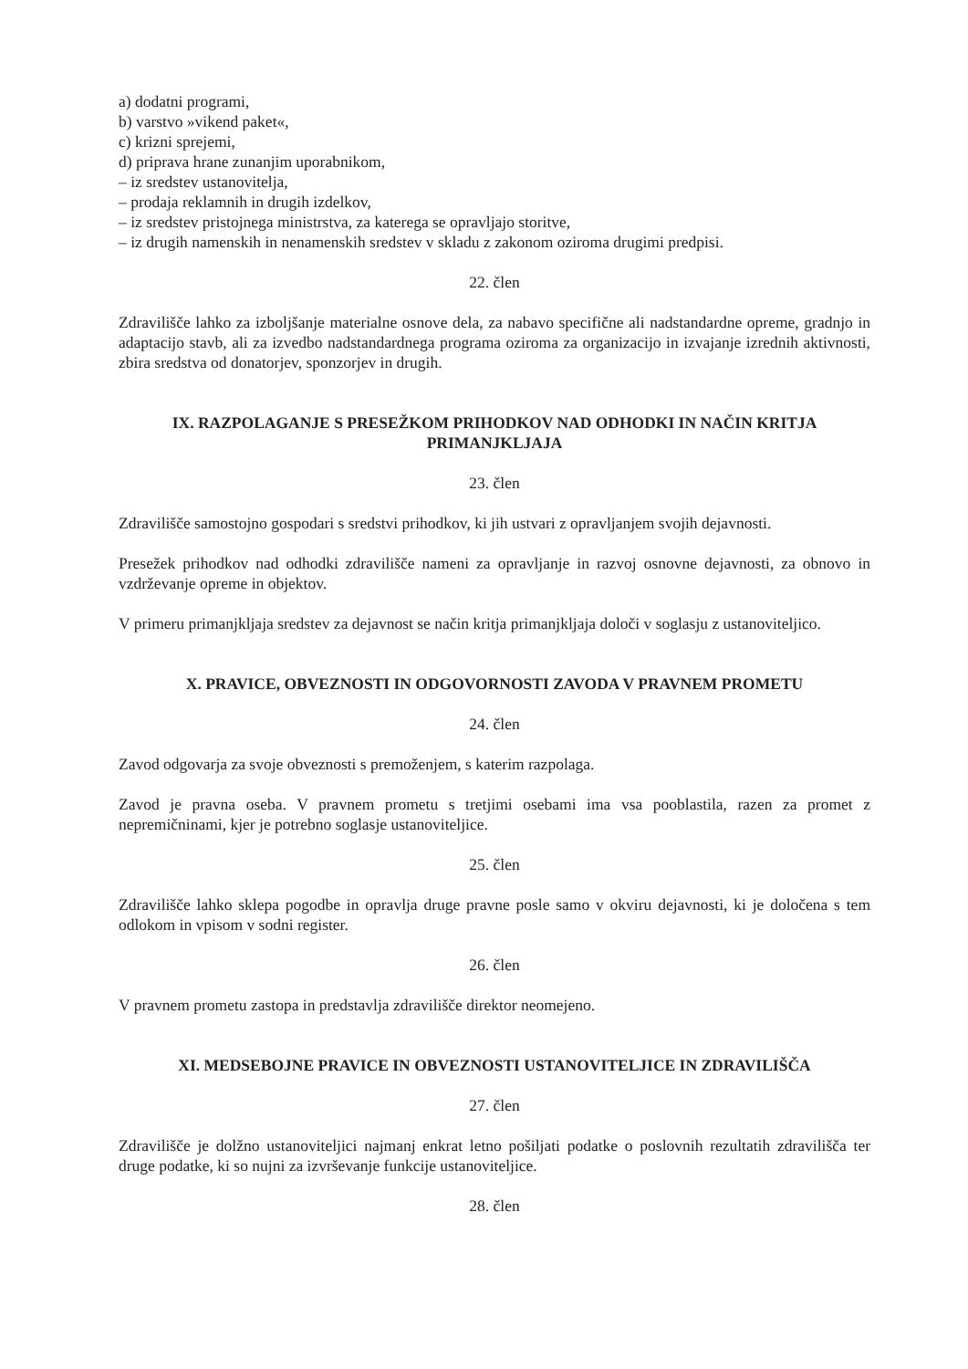a) dodatni programi,
b) varstvo »vikend paket«,
c) krizni sprejemi,
d) priprava hrane zunanjim uporabnikom,
– iz sredstev ustanovitelja,
– prodaja reklamnih in drugih izdelkov,
– iz sredstev pristojnega ministrstva, za katerega se opravljajo storitve,
– iz drugih namenskih in nenamenskih sredstev v skladu z zakonom oziroma drugimi predpisi.
22. člen
Zdravilišče lahko za izboljšanje materialne osnove dela, za nabavo specifične ali nadstandardne opreme, gradnjo in adaptacijo stavb, ali za izvedbo nadstandardnega programa oziroma za organizacijo in izvajanje izrednih aktivnosti, zbira sredstva od donatorjev, sponzorjev in drugih.
IX. RAZPOLAGANJE S PRESEŽKOM PRIHODKOV NAD ODHODKI IN NAČIN KRITJA PRIMANJKLJAJA
23. člen
Zdravilišče samostojno gospodari s sredstvi prihodkov, ki jih ustvari z opravljanjem svojih dejavnosti.
Presežek prihodkov nad odhodki zdravilišče nameni za opravljanje in razvoj osnovne dejavnosti, za obnovo in vzdrževanje opreme in objektov.
V primeru primanjkljaja sredstev za dejavnost se način kritja primanjkljaja določi v soglasju z ustanoviteljico.
X. PRAVICE, OBVEZNOSTI IN ODGOVORNOSTI ZAVODA V PRAVNEM PROMETU
24. člen
Zavod odgovarja za svoje obveznosti s premoženjem, s katerim razpolaga.
Zavod je pravna oseba. V pravnem prometu s tretjimi osebami ima vsa pooblastila, razen za promet z nepremičninami, kjer je potrebno soglasje ustanoviteljice.
25. člen
Zdravilišče lahko sklepa pogodbe in opravlja druge pravne posle samo v okviru dejavnosti, ki je določena s tem odlokom in vpisom v sodni register.
26. člen
V pravnem prometu zastopa in predstavlja zdravilišče direktor neomejeno.
XI. MEDSEBOJNE PRAVICE IN OBVEZNOSTI USTANOVITELJICE IN ZDRAVILIŠČA
27. člen
Zdravilišče je dolžno ustanoviteljici najmanj enkrat letno pošiljati podatke o poslovnih rezultatih zdravilišča ter druge podatke, ki so nujni za izvrševanje funkcije ustanoviteljice.
28. člen